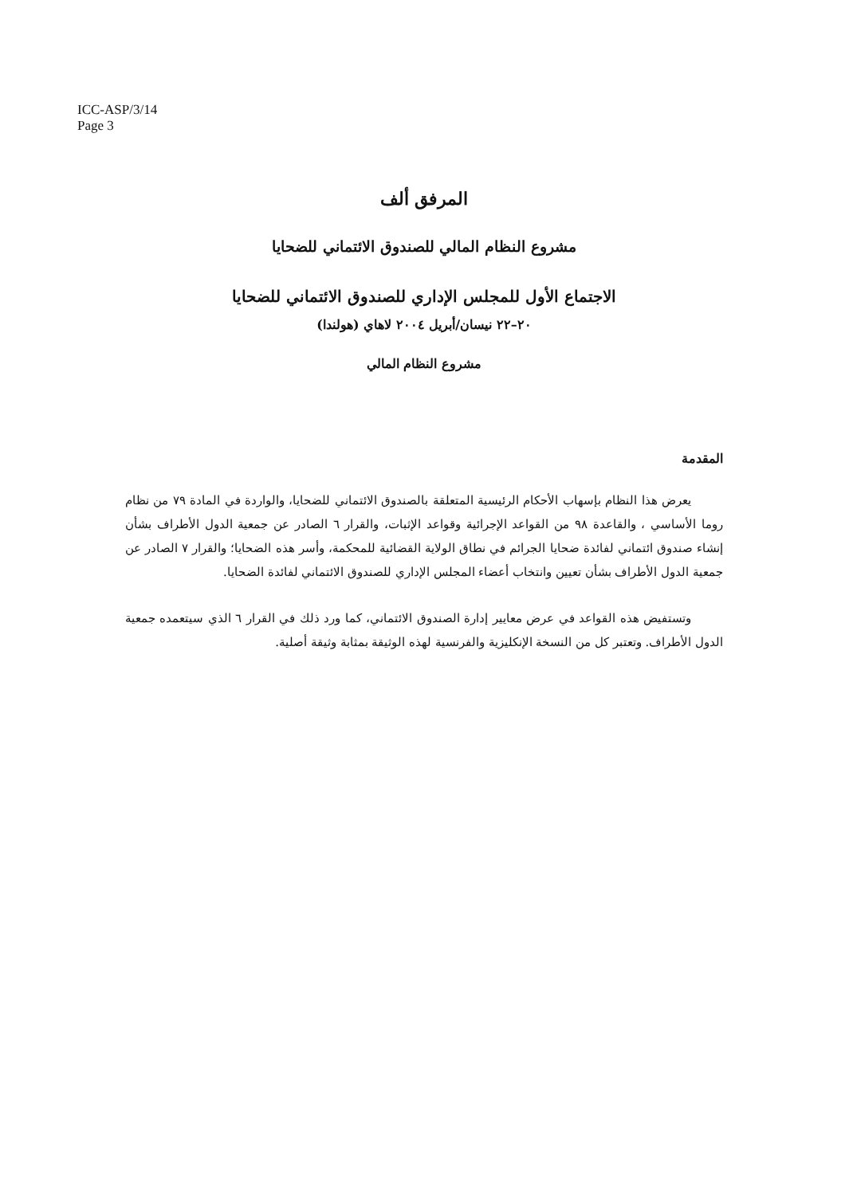ICC-ASP/3/14
Page 3
المرفق ألف
مشروع النظام المالي للصندوق الائتماني للضحايا
الاجتماع الأول للمجلس الإداري للصندوق الائتماني للضحايا
٢٠–٢٢ نيسان/أبريل ٢٠٠٤ لاهاي (هولندا)
مشروع النظام المالي
المقدمة
يعرض هذا النظام بإسهاب الأحكام الرئيسية المتعلقة بالصندوق الائتماني للضحايا، والواردة في المادة ٧٩ من نظام روما الأساسي ، والقاعدة ٩٨ من القواعد الإجرائية وقواعد الإثبات، والقرار ٦ الصادر عن جمعية الدول الأطراف بشأن إنشاء صندوق ائتماني لفائدة ضحايا الجرائم في نطاق الولاية القضائية للمحكمة، وأسر هذه الضحايا؛ والقرار ٧ الصادر عن جمعية الدول الأطراف بشأن تعيين وانتخاب أعضاء المجلس الإداري للصندوق الائتماني لفائدة الضحايا.
وتستفيض هذه القواعد في عرض معايير إدارة الصندوق الائتماني، كما ورد ذلك في القرار ٦ الذي سيتعمده جمعية الدول الأطراف. وتعتبر كل من النسخة الإنكليزية والفرنسية لهذه الوثيقة بمثابة وثيقة أصلية.